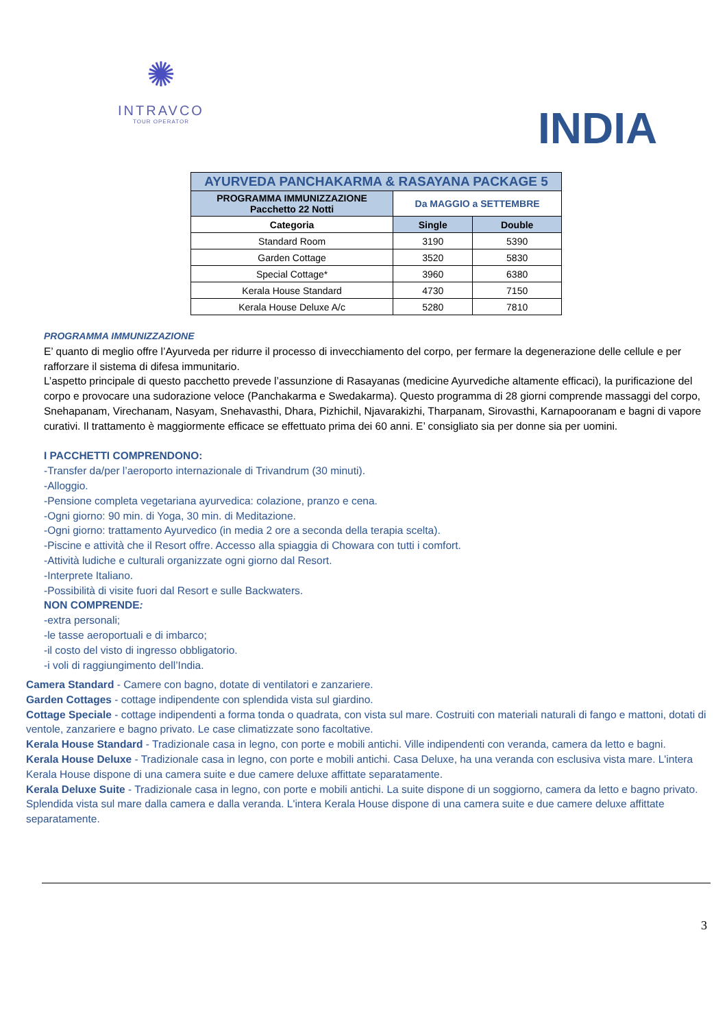✺
INTRAVCO
TOUR OPERATOR
INDIA
| AYURVEDA PANCHAKARMA & RASAYANA PACKAGE 5 | | |
| --- | --- | --- |
| PROGRAMMA IMMUNIZZAZIONE Pacchetto 22 Notti | Da MAGGIO a SETTEMBRE | |
| Categoria | Single | Double |
| Standard Room | 3190 | 5390 |
| Garden Cottage | 3520 | 5830 |
| Special Cottage* | 3960 | 6380 |
| Kerala House Standard | 4730 | 7150 |
| Kerala House Deluxe A/c | 5280 | 7810 |
PROGRAMMA IMMUNIZZAZIONE
E’ quanto di meglio offre l’Ayurveda per ridurre il processo di invecchiamento del corpo, per fermare la degenerazione delle cellule e per rafforzare il sistema di difesa immunitario.
L’aspetto principale di questo pacchetto prevede l’assunzione di Rasayanas (medicine Ayurvediche altamente efficaci), la purificazione del corpo e provocare una sudorazione veloce (Panchakarma e Swedakarma). Questo programma di 28 giorni comprende massaggi del corpo, Snehapanam, Virechanam, Nasyam, Snehavasthi, Dhara, Pizhichil, Njavarakizhi, Tharpanam, Sirovasthi, Karnapooranam e bagni di vapore curativi. Il trattamento è maggiormente efficace se effettuato prima dei 60 anni. E’ consigliato sia per donne sia per uomini.
I PACCHETTI COMPRENDONO:
-Transfer da/per l’aeroporto internazionale di Trivandrum (30 minuti).
-Alloggio.
-Pensione completa vegetariana ayurvedica: colazione, pranzo e cena.
-Ogni giorno: 90 min. di Yoga, 30 min. di Meditazione.
-Ogni giorno: trattamento Ayurvedico (in media 2 ore a seconda della terapia scelta).
-Piscine e attività che il Resort offre. Accesso alla spiaggia di Chowara con tutti i comfort.
-Attività ludiche e culturali organizzate ogni giorno dal Resort.
-Interprete Italiano.
-Possibilità di visite fuori dal Resort e sulle Backwaters.
NON COMPRENDE:
-extra personali;
-le tasse aeroportuali e di imbarco;
-il costo del visto di ingresso obbligatorio.
-i voli di raggiungimento dell’India.
Camera Standard - Camere con bagno, dotate di ventilatori e zanzariere.
Garden Cottages - cottage indipendente con splendida vista sul giardino.
Cottage Speciale - cottage indipendenti a forma tonda o quadrata, con vista sul mare. Costruiti con materiali naturali di fango e mattoni, dotati di ventole, zanzariere e bagno privato. Le case climatizzate sono facoltative.
Kerala House Standard - Tradizionale casa in legno, con porte e mobili antichi. Ville indipendenti con veranda, camera da letto e bagni.
Kerala House Deluxe - Tradizionale casa in legno, con porte e mobili antichi. Casa Deluxe, ha una veranda con esclusiva vista mare. L'intera Kerala House dispone di una camera suite e due camere deluxe affittate separatamente.
Kerala Deluxe Suite - Tradizionale casa in legno, con porte e mobili antichi. La suite dispone di un soggiorno, camera da letto e bagno privato. Splendida vista sul mare dalla camera e dalla veranda. L'intera Kerala House dispone di una camera suite e due camere deluxe affittate separatamente.
3